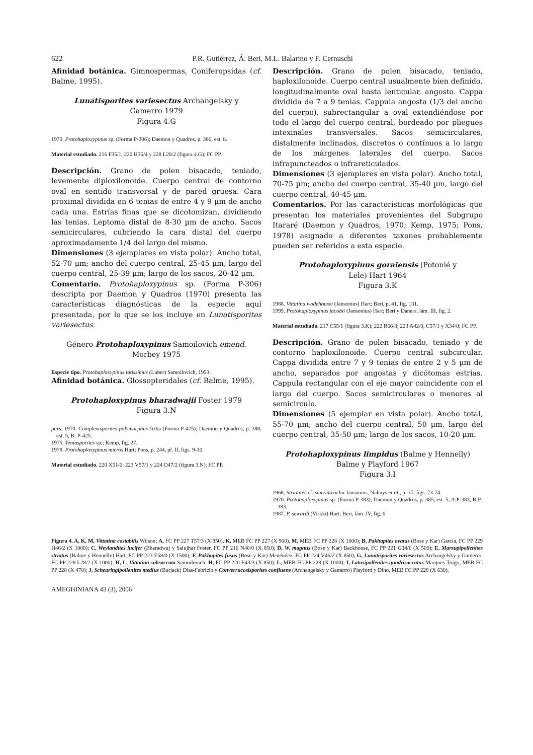622 P.R. Gutiérrez, Á. Beri, M.L. Balarino y F. Cernuschi
Afinidad botánica. Gimnospermas, Coniferopsidas (cf. Balme, 1995).
Lunatisporites variesectus Archangelsky y
Gamerro 1979
Figura 4.G
1970. Protohaploxypinus sp. (Forma P-306); Daemon y Quadros, p. 386, est. 8.
Material estudiado. 216 F35/1, 220 H36/4 y 228 L28/2 (figura 4.G); FC PP.
Descripción. Grano de polen bisacado, teniado, levemente diploxilonoide. Cuerpo central de contorno oval en sentido transversal y de pared gruesa. Cara proximal dividida en 6 tenias de entre 4 y 9 µm de ancho cada una. Estrías finas que se dicotomizan, dividiendo las tenias. Leptoma distal de 8-30 µm de ancho. Sacos semicirculares, cubriendo la cara distal del cuerpo aproximadamente 1/4 del largo del mismo.
Dimensiones (3 ejemplares en vista polar). Ancho total, 52-70 µm; ancho del cuerpo central, 25-45 µm, largo del cuerpo central, 25-39 µm; largo de los sacos, 20-42 µm.
Comentario. Protohaploxypinus sp. (Forma P-306) descripta por Daemon y Quadros (1970) presenta las características diagnósticas de la especie aquí presentada, por lo que se los incluye en Lunatisporites variesectus.
Género Protohaploxypinus Samoilovich emend.
Morbey 1975
Especie tipo. Protohaploxypinus latissimus (Luber) Samoilovich, 1953.
Afinidad botánica. Glossopteridales (cf. Balme, 1995).
Protohaploxypinus bharadwajii Foster 1979
Figura 3.N
pars. 1970. Complexisporites polymorphus Jizba (Forma P-425); Daemon y Quadros, p. 388, est. 5, B: P-425.
1975. Teniasporites sp.; Kemp, fig. 27.
1978. Protohaploxypinus micros Hart; Pons, p. 244, pl. II, figs. 9-10.
Material estudiado. 220 X51/0; 223 V57/1 y 224 O47/2 (figura 3.N); FC PP.
Descripción. Grano de polen bisacado, teniado, haploxilonoide. Cuerpo central usualmente bien definido, longitudinalmente oval hasta lenticular, angosto. Cappa dividida de 7 a 9 tenias. Cappula angosta (1/3 del ancho del cuerpo), subrectangular a oval extendiéndose por todo el largo del cuerpo central, bordeado por pliegues intexinales transversales. Sacos semicirculares, distalmente inclinados, discretos o contínuos a lo largo de los márgenes laterales del cuerpo. Sacos infrapuncteados o infrareticulados.
Dimensiones (3 ejemplares en vista polar). Ancho total, 70-75 µm; ancho del cuerpo central, 35-40 µm, largo del cuerpo central, 40-45 µm.
Comentarios. Por las características morfológicas que presentan los materiales provenientes del Subgrupo Itararé (Daemon y Quadros, 1970; Kemp, 1975; Pons, 1978) asignado a diferentes taxones probablemente pueden ser referidos a esta especie.
Protohaploxypinus goraiensis (Potonié y
Lele) Hart 1964
Figura 3.K
1988. Vittatina wodehousei (Jansonius) Hart; Beri, p. 41, fig. 131.
1995. Protohaploxypinus jacobii (Jansonius) Hart; Beri y Daners, lám. III, fig. 2.
Material estudiado. 217 C55/1 (figura 3.K); 222 R66/3; 223 A42/0, C57/1 y X34/0; FC PP.
Descripción. Grano de polen bisacado, teniado y de contorno haploxilonoide. Cuerpo central subcircular. Cappa dividida entre 7 y 9 tenias de entre 2 y 5 µm de ancho, separados por angostas y dicótomas estrías. Cappula rectangular con el eje mayor coincidente con el largo del cuerpo. Sacos semicirculares o menores al semicirculo.
Dimensiones (5 ejemplar en vista polar). Ancho total, 55-70 µm; ancho del cuerpo central, 50 µm, largo del cuerpo central, 35-50 µm; largo de los sacos, 10-20 µm.
Protohaploxypinus limpidus (Balme y Hennelly)
Balme y Playford 1967
Figura 3.I
1968. Striatites cf. samoilovichii Jansonius, Nahuys et al., p. 37, figs. 73-74.
1970. Protohaploxypinus sp. (Forma P-383); Daemon y Quadros, p. 385, est. 5, A:P-383, B:P-383.
1987. P. sewardi (Virkki) Hart; Beri, lám. IV, fig. 6.
Figura 4. A, K, M, Vittatina costabilis Wilson; A, FC PP 227 T57/3 (X 850), K, MEB FC PP 227 (X 900), M, MEB FC PP 228 (X 1000); B, Pakhapites ovatus (Bose y Kar) García, FC PP 229 H46/2 (X 1000); C, Weylandites lucifer (Bharadwaj y Salujha) Foster, FC PP 216 N46/0 (X 850); D, W. magnus (Bose y Kar) Backhouse, FC PP 221 G34/0 (X 500); E, Marsupipollenites striatus (Balme y Hennelly) Hart, FC PP 223 E58/0 (X 1500); F, Pakhapites fusus (Bose y Kar) Menéndez, FC PP 224 V46/2 (X 850); G, Lunatisporites variesectus Archangelsky y Gamerro, FC PP 228 L28/2 (X 1000); H, L, Vittatina subsaccata Samoilovich; H, FC PP 220 E43/3 (X 850), L, MEB FC PP 228 (X 1000); I, Latusipollenites quadrisaccatus Marques-Toigo, MEB FC PP 228 (X 470); J, Scheuringipollenites medius (Burjack) Dias-Fabrício y Converrucosisporites confluens (Archangelsky y Gamerro) Playford y Dino, MEB FC PP 228 (X 630).
AMEGHINIANA 43 (3), 2006